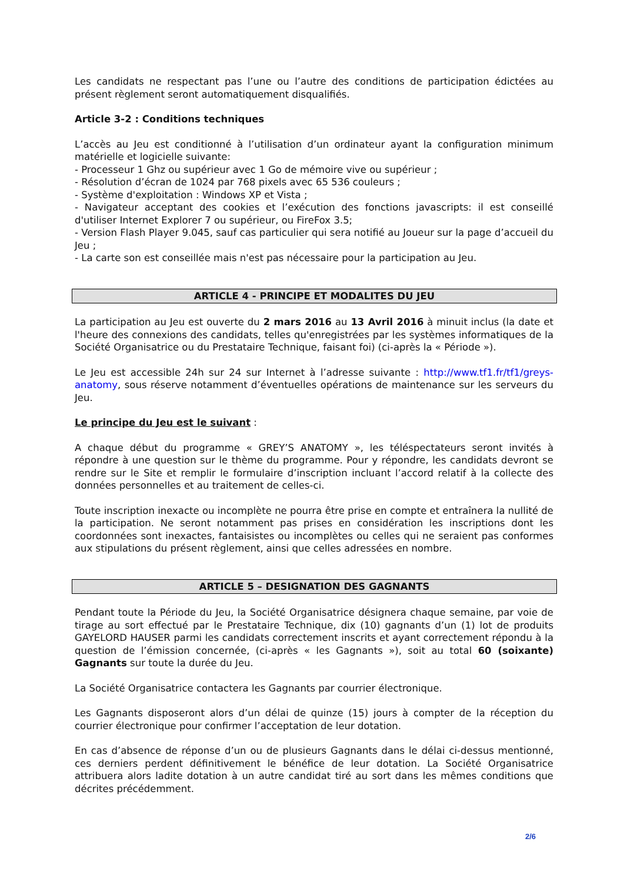Les candidats ne respectant pas l’une ou l’autre des conditions de participation édictées au présent règlement seront automatiquement disqualifiés.
Article 3-2 : Conditions techniques
L’accès au Jeu est conditionné à l’utilisation d’un ordinateur ayant la configuration minimum matérielle et logicielle suivante:
- Processeur 1 Ghz ou supérieur avec 1 Go de mémoire vive ou supérieur ;
- Résolution d’écran de 1024 par 768 pixels avec 65 536 couleurs ;
- Système d'exploitation : Windows XP et Vista ;
- Navigateur acceptant des cookies et l’exécution des fonctions javascripts: il est conseillé d'utiliser Internet Explorer 7 ou supérieur, ou FireFox 3.5;
- Version Flash Player 9.045, sauf cas particulier qui sera notifié au Joueur sur la page d’accueil du Jeu ;
- La carte son est conseillée mais n'est pas nécessaire pour la participation au Jeu.
ARTICLE 4 - PRINCIPE ET MODALITES DU JEU
La participation au Jeu est ouverte du 2 mars 2016 au 13 Avril 2016 à minuit inclus (la date et l'heure des connexions des candidats, telles qu'enregistrées par les systèmes informatiques de la Société Organisatrice ou du Prestataire Technique, faisant foi) (ci-après la « Période »).
Le Jeu est accessible 24h sur 24 sur Internet à l’adresse suivante : http://www.tf1.fr/tf1/greys-anatomy, sous réserve notamment d’éventuelles opérations de maintenance sur les serveurs du Jeu.
Le principe du Jeu est le suivant :
A chaque début du programme « GREY’S ANATOMY », les téléspectateurs seront invités à répondre à une question sur le thème du programme. Pour y répondre, les candidats devront se rendre sur le Site et remplir le formulaire d’inscription incluant l’accord relatif à la collecte des données personnelles et au traitement de celles-ci.
Toute inscription inexacte ou incomplète ne pourra être prise en compte et entraînera la nullité de la participation. Ne seront notamment pas prises en considération les inscriptions dont les coordonnées sont inexactes, fantaisistes ou incomplètes ou celles qui ne seraient pas conformes aux stipulations du présent règlement, ainsi que celles adressées en nombre.
ARTICLE 5 – DESIGNATION DES GAGNANTS
Pendant toute la Période du Jeu, la Société Organisatrice désignera chaque semaine, par voie de tirage au sort effectué par le Prestataire Technique, dix (10) gagnants d’un (1) lot de produits GAYELORD HAUSER parmi les candidats correctement inscrits et ayant correctement répondu à la question de l’émission concernée, (ci-après « les Gagnants »), soit au total 60 (soixante) Gagnants sur toute la durée du Jeu.
La Société Organisatrice contactera les Gagnants par courrier électronique.
Les Gagnants disposeront alors d’un délai de quinze (15) jours à compter de la réception du courrier électronique pour confirmer l’acceptation de leur dotation.
En cas d’absence de réponse d’un ou de plusieurs Gagnants dans le délai ci-dessus mentionné, ces derniers perdent définitivement le bénéfice de leur dotation. La Société Organisatrice attribuera alors ladite dotation à un autre candidat tiré au sort dans les mêmes conditions que décrites précédemment.
2/6